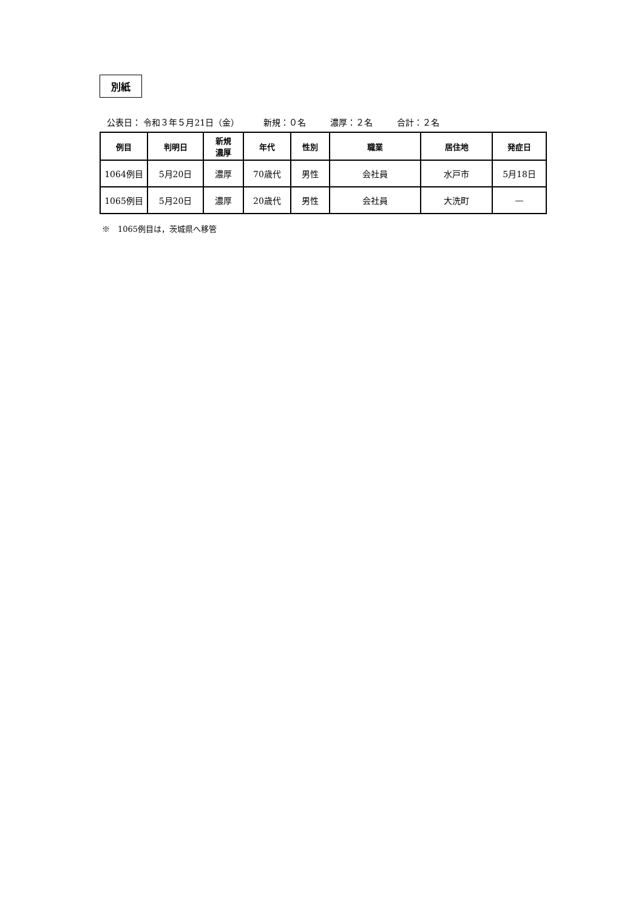別紙
公表日： 令和３年５月21日（金） 新規：０名 濃厚：２名 合計：２名
| 例目 | 判明日 | 新規 濃厚 | 年代 | 性別 | 職業 | 居住地 | 発症日 |
| --- | --- | --- | --- | --- | --- | --- | --- |
| 1064例目 | 5月20日 | 濃厚 | 70歳代 | 男性 | 会社員 | 水戸市 | 5月18日 |
| 1065例目 | 5月20日 | 濃厚 | 20歳代 | 男性 | 会社員 | 大洗町 | — |
※　1065例目は，茨城県へ移管